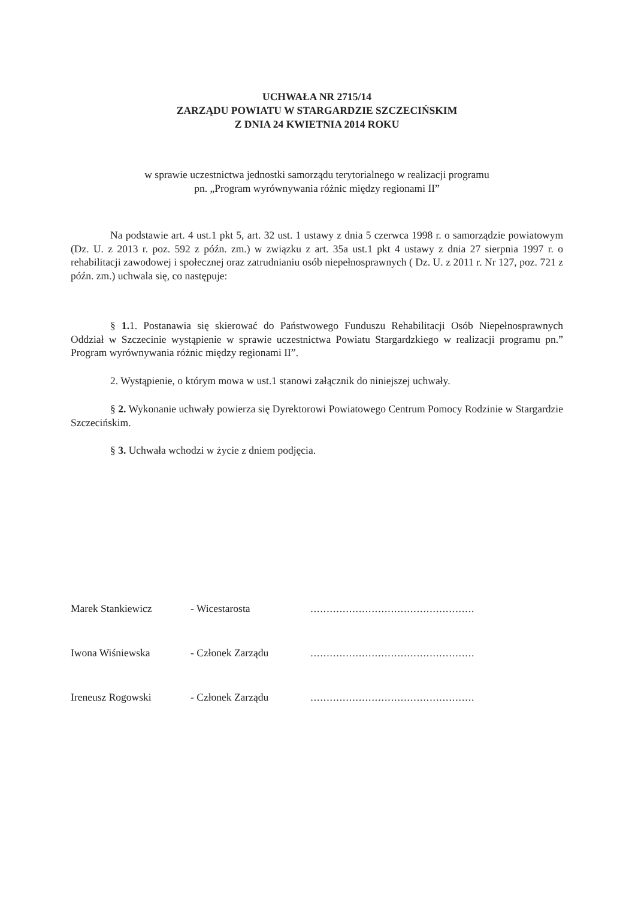UCHWAŁA NR 2715/14
ZARZĄDU POWIATU W STARGARDZIE SZCZECIŃSKIM
Z DNIA 24 KWIETNIA 2014 ROKU
w sprawie uczestnictwa jednostki samorządu terytorialnego w realizacji programu
pn. „Program wyrównywania różnic między regionami II”
Na podstawie art. 4 ust.1 pkt 5, art. 32 ust. 1 ustawy z dnia 5 czerwca 1998 r. o samorządzie powiatowym (Dz. U. z 2013 r. poz. 592 z późn. zm.) w związku z art. 35a ust.1 pkt 4 ustawy z dnia 27 sierpnia 1997 r. o rehabilitacji zawodowej i społecznej oraz zatrudnianiu osób niepełnosprawnych ( Dz. U. z 2011 r. Nr 127, poz. 721 z późn. zm.) uchwala się, co następuje:
§ 1. 1. Postanawia się skierować do Państwowego Funduszu Rehabilitacji Osób Niepełnosprawnych Oddział w Szczecinie wystąpienie w sprawie uczestnictwa Powiatu Stargardzkiego w realizacji programu pn.” Program wyrównywania różnic między regionami II”.
2. Wystąpienie, o którym mowa w ust.1 stanowi załącznik do niniejszej uchwały.
§ 2. Wykonanie uchwały powierza się Dyrektorowi Powiatowego Centrum Pomocy Rodzinie w Stargardzie Szczecińskim.
§ 3. Uchwała wchodzi w życie z dniem podjęcia.
| Marek Stankiewicz | - Wicestarosta | ................................................... |
| Iwona Wiśniewska | - Członek Zarządu | ................................................... |
| Ireneusz Rogowski | - Członek Zarządu | ................................................... |